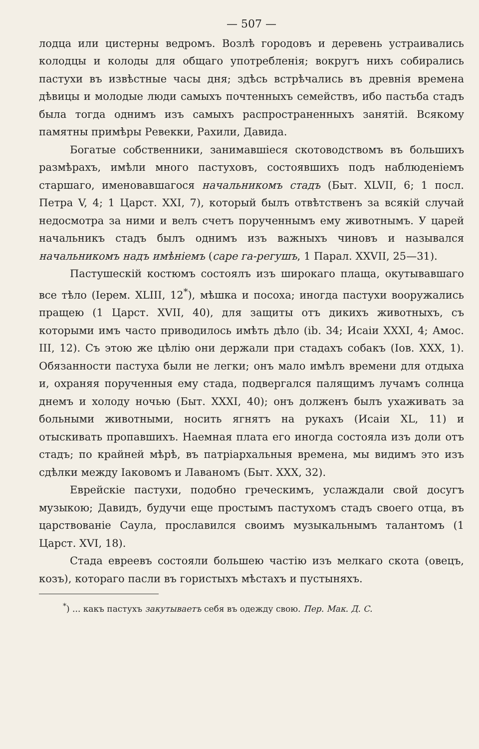— 507 —
лодца или цистерны ведромъ. Возлѣ городовъ и деревень устраивались колодцы и колоды для общаго употребленія; вокругъ нихъ собирались пастухи въ извѣстные часы дня; здѣсь встрѣчались въ древнія времена дѣвицы и молодые люди самыхъ почтенныхъ семействъ, ибо пастьба стадъ была тогда однимъ изъ самыхъ распространенныхъ занятій. Всякому памятны примѣры Ревекки, Рахили, Давида.
Богатые собственники, занимавшіеся скотоводствомъ въ большихъ размѣрахъ, имѣли много пастуховъ, состоявшихъ подъ наблюденіемъ старшаго, именовавшагося начальникомъ стадъ (Быт. XLVII, 6; 1 посл. Петра V, 4; 1 Царст. XXI, 7), который былъ отвѣтственъ за всякій случай недосмотра за ними и велъ счетъ порученнымъ ему животнымъ. У царей начальникъ стадъ былъ однимъ изъ важныхъ чиновъ и назывался начальникомъ надъ имѣніемъ (саре га-регушъ, 1 Парал. XXVII, 25—31).
Пастушескій костюмъ состоялъ изъ широкаго плаща, окутывавшаго все тѣло (Іерем. XLIII, 12<sup>*</sup>), мѣшка и посоха; иногда пастухи вооружались пращею (1 Царст. XVII, 40), для защиты отъ дикихъ животныхъ, съ которыми имъ часто приводилось имѣть дѣло (ib. 34; Исаіи XXXI, 4; Амос. III, 12). Съ этою же цѣлію они держали при стадахъ собакъ (Іов. XXX, 1). Обязанности пастуха были не легки; онъ мало имѣлъ времени для отдыха и, охраняя порученныя ему стада, подвергался палящимъ лучамъ солнца днемъ и холоду ночью (Быт. XXXI, 40); онъ долженъ былъ ухаживать за больными животными, носить ягнятъ на рукахъ (Исаіи XL, 11) и отыскивать пропавшихъ. Наемная плата его иногда состояла изъ доли отъ стадъ; по крайней мѣрѣ, въ патріархальныя времена, мы видимъ это изъ сдѣлки между Іаковомъ и Лаваномъ (Быт. XXX, 32).
Еврейскіе пастухи, подобно греческимъ, услаждали свой досугъ музыкою; Давидъ, будучи еще простымъ пастухомъ стадъ своего отца, въ царствованіе Саула, прославился своимъ музыкальнымъ талантомъ (1 Царст. XVI, 18).
Стада евреевъ состояли большею частію изъ мелкаго скота (овецъ, козъ), котораго пасли въ гористыхъ мѣстахъ и пустыняхъ.
<sup>*</sup>) ... какъ пастухъ закутываетъ себя въ одежду свою. Пер. Мак. Д. С.